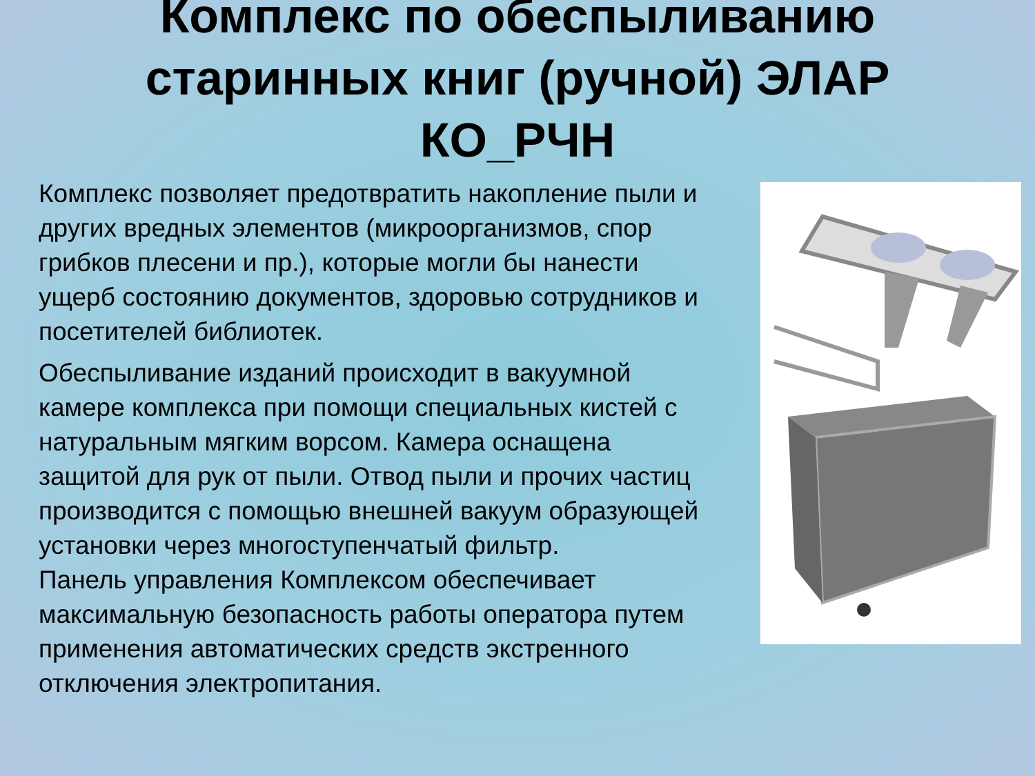Комплекс по обеспыливанию
старинных книг (ручной) ЭЛАР
КО_РЧН
Комплекс позволяет предотвратить накопление пыли и других вредных элементов (микроорганизмов, спор грибков плесени и пр.), которые могли бы нанести ущерб состоянию документов, здоровью сотрудников и посетителей библиотек.
Обеспыливание изданий происходит в вакуумной камере комплекса при помощи специальных кистей с натуральным мягким ворсом. Камера оснащена защитой для рук от пыли. Отвод пыли и прочих частиц производится с помощью внешней вакуум образующей установки через многоступенчатый фильтр.
Панель управления Комплексом обеспечивает максимальную безопасность работы оператора путем применения автоматических средств экстренного отключения электропитания.